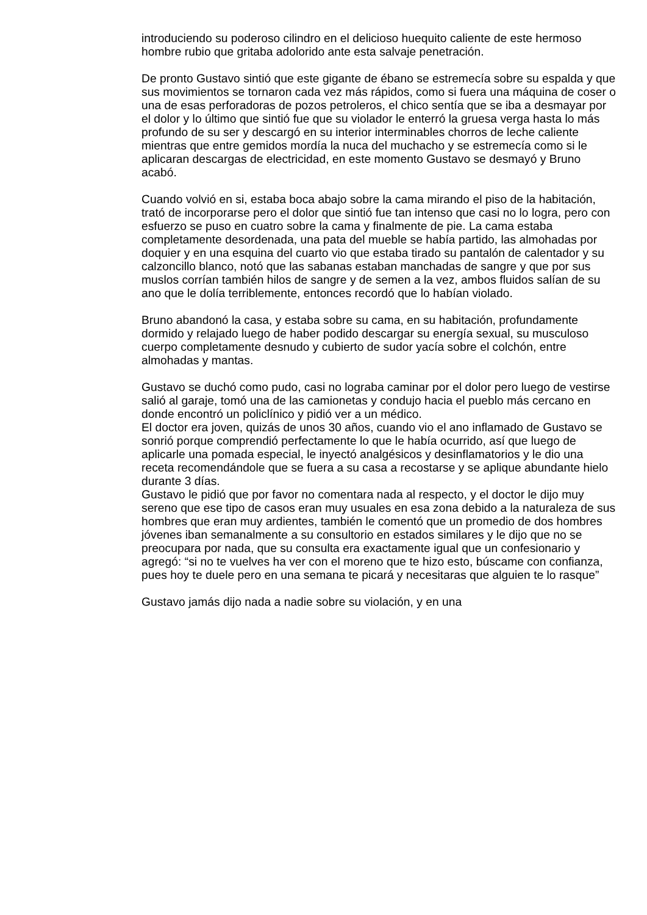introduciendo su poderoso cilindro en el delicioso huequito caliente de este hermoso hombre rubio que gritaba adolorido ante esta salvaje penetración.
De pronto Gustavo sintió que este gigante de ébano se estremecía sobre su espalda y que sus movimientos se tornaron cada vez más rápidos, como si fuera una máquina de coser o una de esas perforadoras de pozos petroleros, el chico sentía que se iba a desmayar por el dolor y lo último que sintió fue que su violador le enterró la gruesa verga hasta lo más profundo de su ser y descargó en su interior interminables chorros de leche caliente mientras que entre gemidos mordía la nuca del muchacho y se estremecía como si le aplicaran descargas de electricidad, en este momento Gustavo se desmayó y Bruno acabó.
Cuando volvió en si, estaba boca abajo sobre la cama mirando el piso de la habitación, trató de incorporarse pero el dolor que sintió fue tan intenso que casi no lo logra, pero con esfuerzo se puso en cuatro sobre la cama y finalmente de pie. La cama estaba completamente desordenada, una pata del mueble se había partido, las almohadas por doquier y en una esquina del cuarto vio que estaba tirado su pantalón de calentador y su calzoncillo blanco, notó que las sabanas estaban manchadas de sangre y que por sus muslos corrían también hilos de sangre y de semen a la vez, ambos fluidos salían de su ano que le dolía terriblemente, entonces recordó que lo habían violado.
Bruno abandonó la casa, y estaba sobre su cama, en su habitación, profundamente dormido y relajado luego de haber podido descargar su energía sexual, su musculoso cuerpo completamente desnudo y cubierto de sudor yacía sobre el colchón, entre almohadas y mantas.
Gustavo se duchó como pudo, casi no lograba caminar por el dolor pero luego de vestirse salió al garaje, tomó una de las camionetas y condujo hacia el pueblo más cercano en donde encontró un policlínico y pidió ver a un médico.
El doctor era joven, quizás de unos 30 años, cuando vio el ano inflamado de Gustavo se sonrió porque comprendió perfectamente lo que le había ocurrido, así que luego de aplicarle una pomada especial, le inyectó analgésicos y desinflamatorios y le dio una receta recomendándole que se fuera a su casa a recostarse y se aplique abundante hielo durante 3 días.
Gustavo le pidió que por favor no comentara nada al respecto, y el doctor le dijo muy sereno que ese tipo de casos eran muy usuales en esa zona debido a la naturaleza de sus hombres que eran muy ardientes, también le comentó que un promedio de dos hombres jóvenes iban semanalmente a su consultorio en estados similares y le dijo que no se preocupara por nada, que su consulta era exactamente igual que un confesionario y agregó: “si no te vuelves ha ver con el moreno que te hizo esto, búscame con confianza, pues hoy te duele pero en una semana te picará y necesitaras que alguien te lo rasque”
Gustavo jamás dijo nada a nadie sobre su violación, y en una